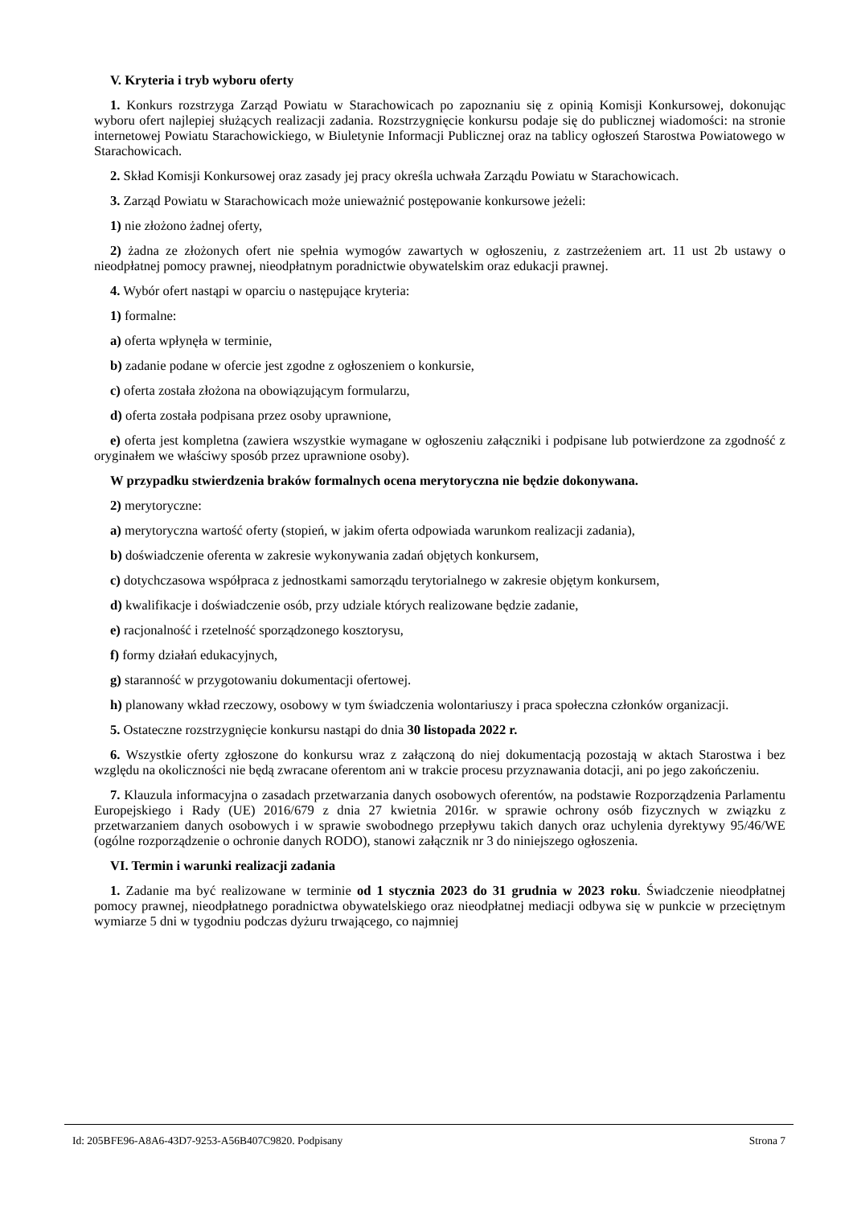V. Kryteria i tryb wyboru oferty
1. Konkurs rozstrzyga Zarząd Powiatu w Starachowicach po zapoznaniu się z opinią Komisji Konkursowej, dokonując wyboru ofert najlepiej służących realizacji zadania. Rozstrzygnięcie konkursu podaje się do publicznej wiadomości: na stronie internetowej Powiatu Starachowickiego, w Biuletynie Informacji Publicznej oraz na tablicy ogłoszeń Starostwa Powiatowego w Starachowicach.
2. Skład Komisji Konkursowej oraz zasady jej pracy określa uchwała Zarządu Powiatu w Starachowicach.
3. Zarząd Powiatu w Starachowicach może unieważnić postępowanie konkursowe jeżeli:
1) nie złożono żadnej oferty,
2) żadna ze złożonych ofert nie spełnia wymogów zawartych w ogłoszeniu, z zastrzeżeniem art. 11 ust 2b ustawy o nieodpłatnej pomocy prawnej, nieodpłatnym poradnictwie obywatelskim oraz edukacji prawnej.
4. Wybór ofert nastąpi w oparciu o następujące kryteria:
1) formalne:
a) oferta wpłynęła w terminie,
b) zadanie podane w ofercie jest zgodne z ogłoszeniem o konkursie,
c) oferta została złożona na obowiązującym formularzu,
d) oferta została podpisana przez osoby uprawnione,
e) oferta jest kompletna (zawiera wszystkie wymagane w ogłoszeniu załączniki i podpisane lub potwierdzone za zgodność z oryginałem we właściwy sposób przez uprawnione osoby).
W przypadku stwierdzenia braków formalnych ocena merytoryczna nie będzie dokonywana.
2) merytoryczne:
a) merytoryczna wartość oferty (stopień, w jakim oferta odpowiada warunkom realizacji zadania),
b) doświadczenie oferenta w zakresie wykonywania zadań objętych konkursem,
c) dotychczasowa współpraca z jednostkami samorządu terytorialnego w zakresie objętym konkursem,
d) kwalifikacje i doświadczenie osób, przy udziale których realizowane będzie zadanie,
e) racjonalność i rzetelność sporządzonego kosztorysu,
f) formy działań edukacyjnych,
g) staranność w przygotowaniu dokumentacji ofertowej.
h) planowany wkład rzeczowy, osobowy w tym świadczenia wolontariuszy i praca społeczna członków organizacji.
5. Ostateczne rozstrzygnięcie konkursu nastąpi do dnia 30 listopada 2022 r.
6. Wszystkie oferty zgłoszone do konkursu wraz z załączoną do niej dokumentacją pozostają w aktach Starostwa i bez względu na okoliczności nie będą zwracane oferentom ani w trakcie procesu przyznawania dotacji, ani po jego zakończeniu.
7. Klauzula informacyjna o zasadach przetwarzania danych osobowych oferentów, na podstawie Rozporządzenia Parlamentu Europejskiego i Rady (UE) 2016/679 z dnia 27 kwietnia 2016r. w sprawie ochrony osób fizycznych w związku z przetwarzaniem danych osobowych i w sprawie swobodnego przepływu takich danych oraz uchylenia dyrektywy 95/46/WE (ogólne rozporządzenie o ochronie danych RODO), stanowi załącznik nr 3 do niniejszego ogłoszenia.
VI. Termin i warunki realizacji zadania
1. Zadanie ma być realizowane w terminie od 1 stycznia 2023 do 31 grudnia w 2023 roku. Świadczenie nieodpłatnej pomocy prawnej, nieodpłatnego poradnictwa obywatelskiego oraz nieodpłatnej mediacji odbywa się w punkcie w przeciętnym wymiarze 5 dni w tygodniu podczas dyżuru trwającego, co najmniej
Id: 205BFE96-A8A6-43D7-9253-A56B407C9820. Podpisany Strona 7